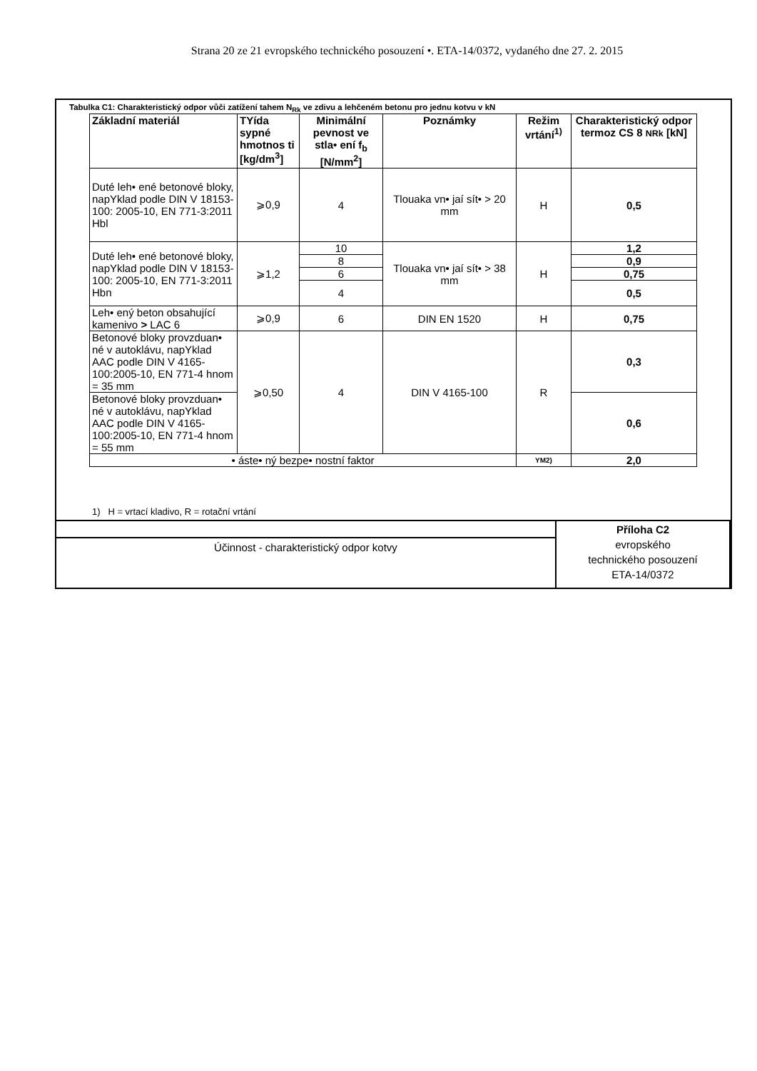Strana 20 ze 21 evropského technického posouzení •. ETA-14/0372, vydaného dne 27. 2. 2015
Tabulka C1: Charakteristický odpor vůči zatížení tahem N<sub>Rk</sub> ve zdivu a lehčeném betonu pro jednu kotvu v kN
| Základní materiál | TYída sypné hmotnos ti [kg/dm<sup>3</sup>] | Minimální pevnost ve stla• ení f<sub>b</sub> [N/mm<sup>2</sup>] | Poznámky | Režim vrtání<sup>1)</sup> | Charakteristický odpor termoz CS 8 NRk [kN] |
| --- | --- | --- | --- | --- | --- |
| Duté leh• ené betonové bloky, napYklad podle DIN V 18153-100: 2005-10, EN 771-3:2011 Hbl | ⩾0,9 | 4 | Tlouaka vn• jaí sít• > 20 mm | H | 0,5 |
| Duté leh• ené betonové bloky, napYklad podle DIN V 18153-100: 2005-10, EN 771-3:2011 Hbn | ⩾1,2 | 10 | Tlouaka vn• jaí sít• > 38 mm | H | 1,2 |
| | | 8 | | | 0,9 |
| | | 6 | | | 0,75 |
| | | 4 | | | 0,5 |
| Leh• ený beton obsahující kamenivo > LAC 6 | ⩾0,9 | 6 | DIN EN 1520 | H | 0,75 |
| Betonové bloky provzduan• né v autoklávu, napYklad AAC podle DIN V 4165-100:2005-10, EN 771-4 hnom = 35 mm | ⩾0,50 | 4 | DIN V 4165-100 | R | 0,3 |
| Betonové bloky provzduan• né v autoklávu, napYklad AAC podle DIN V 4165-100:2005-10, EN 771-4 hnom = 55 mm | | | | | 0,6 |
| • áste• ný bezpe• nostní faktor | | | | YM2) | 2,0 |
1) H = vrtací kladivo, R = rotační vrtání
| | Příloha C2 evropského technického posouzení ETA-14/0372 |
| Účinnost - charakteristický odpor kotvy | |